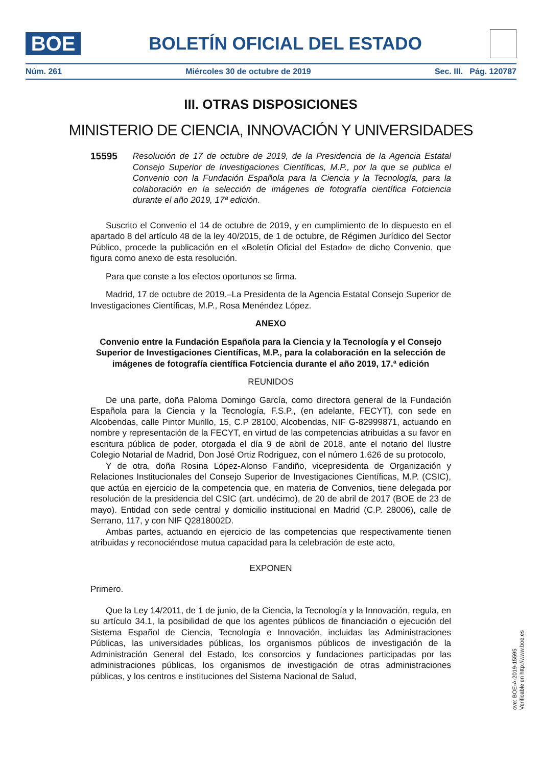BOE
BOLETÍN OFICIAL DEL ESTADO
Núm. 261 Miércoles 30 de octubre de 2019 Sec. III. Pág. 120787
III. OTRAS DISPOSICIONES
MINISTERIO DE CIENCIA, INNOVACIÓN Y UNIVERSIDADES
15595 Resolución de 17 de octubre de 2019, de la Presidencia de la Agencia Estatal Consejo Superior de Investigaciones Científicas, M.P., por la que se publica el Convenio con la Fundación Española para la Ciencia y la Tecnología, para la colaboración en la selección de imágenes de fotografía científica Fotciencia durante el año 2019, 17ª edición.
Suscrito el Convenio el 14 de octubre de 2019, y en cumplimiento de lo dispuesto en el apartado 8 del artículo 48 de la ley 40/2015, de 1 de octubre, de Régimen Jurídico del Sector Público, procede la publicación en el «Boletín Oficial del Estado» de dicho Convenio, que figura como anexo de esta resolución.
Para que conste a los efectos oportunos se firma.
Madrid, 17 de octubre de 2019.–La Presidenta de la Agencia Estatal Consejo Superior de Investigaciones Científicas, M.P., Rosa Menéndez López.
ANEXO
Convenio entre la Fundación Española para la Ciencia y la Tecnología y el Consejo Superior de Investigaciones Científicas, M.P., para la colaboración en la selección de imágenes de fotografía científica Fotciencia durante el año 2019, 17.ª edición
REUNIDOS
De una parte, doña Paloma Domingo García, como directora general de la Fundación Española para la Ciencia y la Tecnología, F.S.P., (en adelante, FECYT), con sede en Alcobendas, calle Pintor Murillo, 15, C.P 28100, Alcobendas, NIF G-82999871, actuando en nombre y representación de la FECYT, en virtud de las competencias atribuidas a su favor en escritura pública de poder, otorgada el día 9 de abril de 2018, ante el notario del Ilustre Colegio Notarial de Madrid, Don José Ortiz Rodriguez, con el número 1.626 de su protocolo,
Y de otra, doña Rosina López-Alonso Fandiño, vicepresidenta de Organización y Relaciones Institucionales del Consejo Superior de Investigaciones Científicas, M.P. (CSIC), que actúa en ejercicio de la competencia que, en materia de Convenios, tiene delegada por resolución de la presidencia del CSIC (art. undécimo), de 20 de abril de 2017 (BOE de 23 de mayo). Entidad con sede central y domicilio institucional en Madrid (C.P. 28006), calle de Serrano, 117, y con NIF Q2818002D.
Ambas partes, actuando en ejercicio de las competencias que respectivamente tienen atribuidas y reconociéndose mutua capacidad para la celebración de este acto,
EXPONEN
Primero.
Que la Ley 14/2011, de 1 de junio, de la Ciencia, la Tecnología y la Innovación, regula, en su artículo 34.1, la posibilidad de que los agentes públicos de financiación o ejecución del Sistema Español de Ciencia, Tecnología e Innovación, incluidas las Administraciones Públicas, las universidades públicas, los organismos públicos de investigación de la Administración General del Estado, los consorcios y fundaciones participadas por las administraciones públicas, los organismos de investigación de otras administraciones públicas, y los centros e instituciones del Sistema Nacional de Salud,
cve: BOE-A-2019-15595
Verificable en http://www.boe.es